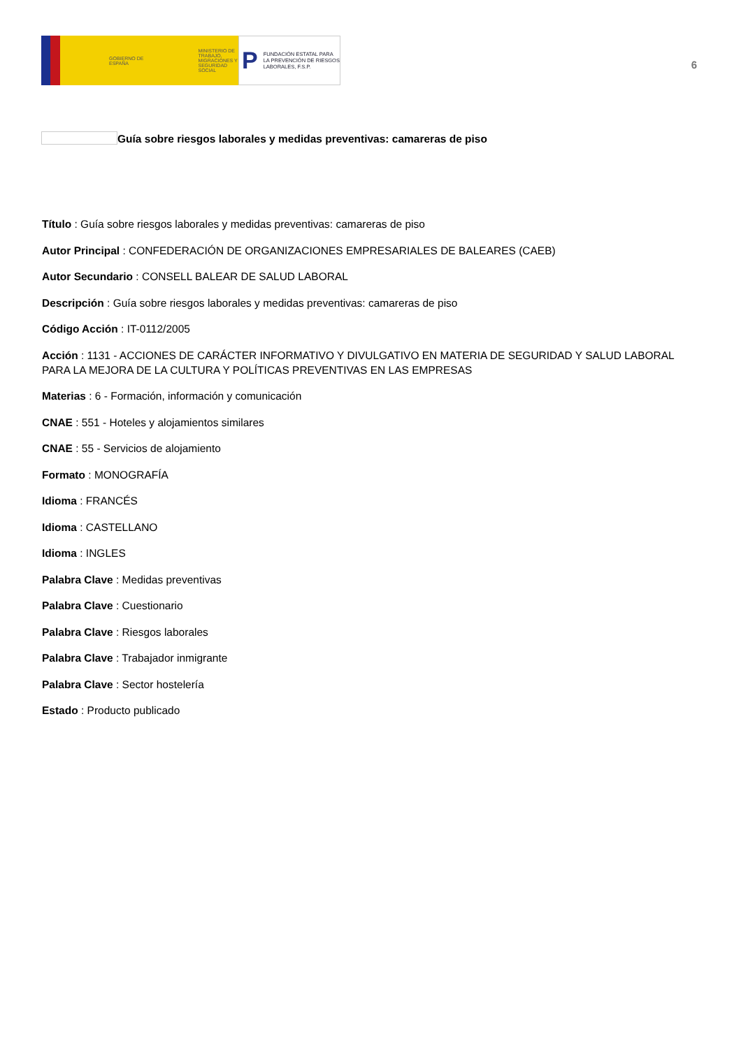GOBIERNO DE ESPAÑA MINISTERIO DE TRABAJO, MIGRACIONES Y SEGURIDAD SOCIAL
P FUNDACIÓN ESTATAL PARA LA PREVENCIÓN DE RIESGOS LABORALES, F.S.P.
6
Guía sobre riesgos laborales y medidas preventivas: camareras de piso
Título : Guía sobre riesgos laborales y medidas preventivas: camareras de piso
Autor Principal : CONFEDERACIÓN DE ORGANIZACIONES EMPRESARIALES DE BALEARES (CAEB)
Autor Secundario : CONSELL BALEAR DE SALUD LABORAL
Descripción : Guía sobre riesgos laborales y medidas preventivas: camareras de piso
Código Acción : IT-0112/2005
Acción : 1131 - ACCIONES DE CARÁCTER INFORMATIVO Y DIVULGATIVO EN MATERIA DE SEGURIDAD Y SALUD LABORAL PARA LA MEJORA DE LA CULTURA Y POLÍTICAS PREVENTIVAS EN LAS EMPRESAS
Materias : 6 - Formación, información y comunicación
CNAE : 551 - Hoteles y alojamientos similares
CNAE : 55 - Servicios de alojamiento
Formato : MONOGRAFÍA
Idioma : FRANCÉS
Idioma : CASTELLANO
Idioma : INGLES
Palabra Clave : Medidas preventivas
Palabra Clave : Cuestionario
Palabra Clave : Riesgos laborales
Palabra Clave : Trabajador inmigrante
Palabra Clave : Sector hostelería
Estado : Producto publicado